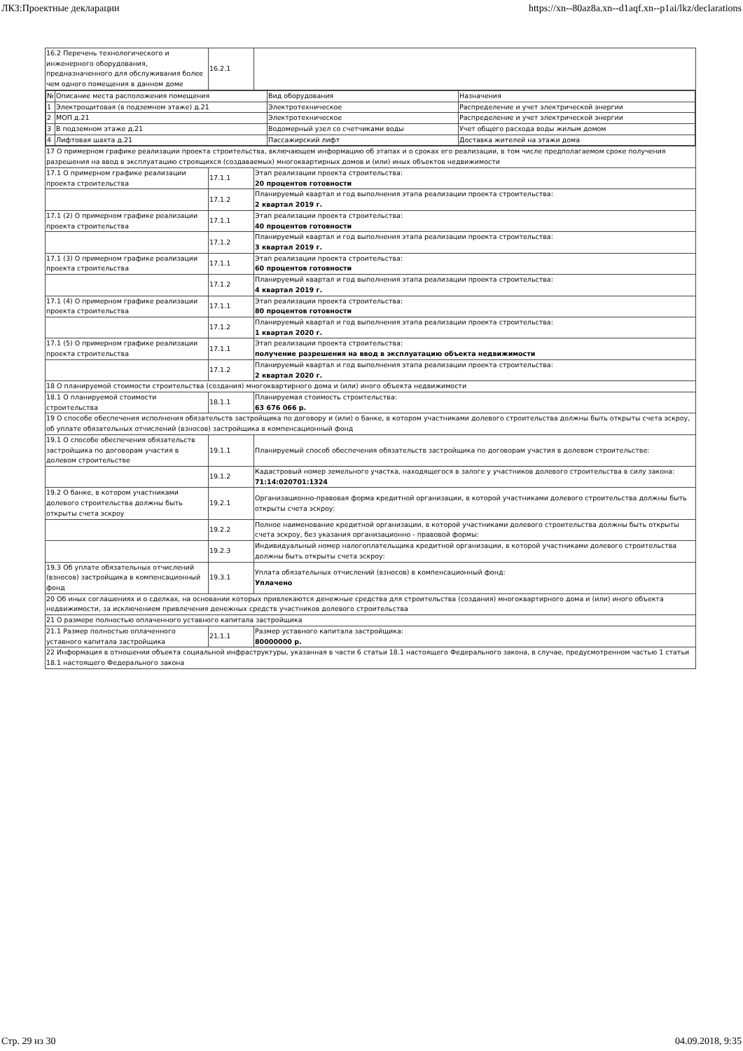ЛКЗ:Проектные декларации https://xn--80az8a.xn--d1aqf.xn--p1ai/lkz/declarations
| 16.2 Перечень технологического и инженерного оборудования, предназначенного для обслуживания более чем одного помещения в данном доме | 16.2.1 | |
| / № / Описание места расположения помещения / Вид оборудования / Назначения / / 1 / Электрощитовая (в подземном этаже) д.21 / Электротехническое / Распределение и учет электрической энергии / / 2 / МОП д.21 / Электротехническое / Распределение и учет электрической энергии / / 3 / В подземном этаже д.21 / Водомерный узел со счетчиками воды / Учет общего расхода воды жилым домом / / 4 / Лифтовая шахта д.21 / Пассажирский лифт / Доставка жителей на этажи дома / | | |
| 17 О примерном графике реализации проекта строительства, включающем информацию об этапах и о сроках его реализации, в том числе предполагаемом сроке получения разрешения на ввод в эксплуатацию строящихся (создаваемых) многоквартирных домов и (или) иных объектов недвижимости | | |
| 17.1 О примерном графике реализации проекта строительства | 17.1.1 | Этап реализации проекта строительства: 20 процентов готовности |
| | 17.1.2 | Планируемый квартал и год выполнения этапа реализации проекта строительства: 2 квартал 2019 г. |
| 17.1 (2) О примерном графике реализации проекта строительства | 17.1.1 | Этап реализации проекта строительства: 40 процентов готовности |
| | 17.1.2 | Планируемый квартал и год выполнения этапа реализации проекта строительства: 3 квартал 2019 г. |
| 17.1 (3) О примерном графике реализации проекта строительства | 17.1.1 | Этап реализации проекта строительства: 60 процентов готовности |
| | 17.1.2 | Планируемый квартал и год выполнения этапа реализации проекта строительства: 4 квартал 2019 г. |
| 17.1 (4) О примерном графике реализации проекта строительства | 17.1.1 | Этап реализации проекта строительства: 80 процентов готовности |
| | 17.1.2 | Планируемый квартал и год выполнения этапа реализации проекта строительства: 1 квартал 2020 г. |
| 17.1 (5) О примерном графике реализации проекта строительства | 17.1.1 | Этап реализации проекта строительства: получение разрешения на ввод в эксплуатацию объекта недвижимости |
| | 17.1.2 | Планируемый квартал и год выполнения этапа реализации проекта строительства: 2 квартал 2020 г. |
| 18 О планируемой стоимости строительства (создания) многоквартирного дома и (или) иного объекта недвижимости | | |
| 18.1 О планируемой стоимости строительства | 18.1.1 | Планируемая стоимость строительства: 63 676 066 р. |
| 19 О способе обеспечения исполнения обязательств застройщика по договору и (или) о банке, в котором участниками долевого строительства должны быть открыты счета эскроу, об уплате обязательных отчислений (взносов) застройщика в компенсационный фонд | | |
| 19.1 О способе обеспечения обязательств застройщика по договорам участия в долевом строительстве | 19.1.1 | Планируемый способ обеспечения обязательств застройщика по договорам участия в долевом строительстве: |
| | 19.1.2 | Кадастровый номер земельного участка, находящегося в залоге у участников долевого строительства в силу закона: 71:14:020701:1324 |
| 19.2 О банке, в котором участниками долевого строительства должны быть открыты счета эскроу | 19.2.1 | Организационно-правовая форма кредитной организации, в которой участниками долевого строительства должны быть открыты счета эскроу: |
| | 19.2.2 | Полное наименование кредитной организации, в которой участниками долевого строительства должны быть открыты счета эскроу, без указания организационно - правовой формы: |
| | 19.2.3 | Индивидуальный номер налогоплательщика кредитной организации, в которой участниками долевого строительства должны быть открыты счета эскроу: |
| 19.3 Об уплате обязательных отчислений (взносов) застройщика в компенсационный фонд | 19.3.1 | Уплата обязательных отчислений (взносов) в компенсационный фонд: Уплачено |
| 20 Об иных соглашениях и о сделках, на основании которых привлекаются денежные средства для строительства (создания) многоквартирного дома и (или) иного объекта недвижимости, за исключением привлечения денежных средств участников долевого строительства | | |
| 21 О размере полностью оплаченного уставного капитала застройщика | | |
| 21.1 Размер полностью оплаченного уставного капитала застройщика | 21.1.1 | Размер уставного капитала застройщика: 80000000 р. |
| 22 Информация в отношении объекта социальной инфраструктуры, указанная в части 6 статьи 18.1 настоящего Федерального закона, в случае, предусмотренном частью 1 статьи 18.1 настоящего Федерального закона | | |
Стр. 29 из 30 04.09.2018, 9:35